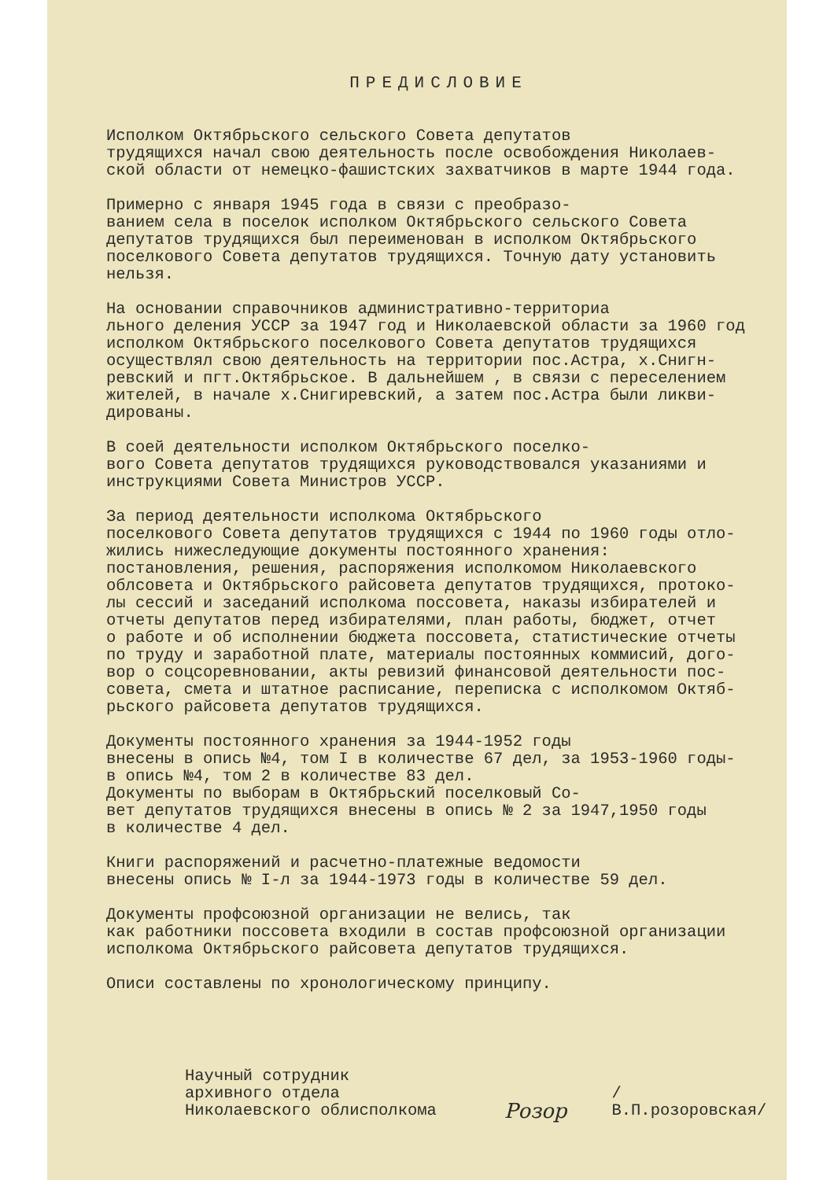ПРЕДИСЛОВИЕ
Исполком Октябрьского сельского Совета депутатов трудящихся начал свою деятельность после освобождения Николаев- ской области от немецко-фашистских захватчиков в марте 1944 года.
Примерно с января 1945 года в связи с преобразо- ванием села в поселок исполком Октябрьского сельского Совета депутатов трудящихся был переименован в исполком Октябрьского поселкового Совета депутатов трудящихся. Точную дату установить нельзя.
На основании справочников административно-территориа льного деления УССР за 1947 год и Николаевской области за 1960 год исполком Октябрьского поселкового Совета депутатов трудящихся осуществлял свою деятельность на территории пос.Астра, х.Снигн- ревский и пгт.Октябрьское. В дальнейшем , в связи с переселением жителей, в начале х.Снигиревский, а затем пос.Астра были ликви- дированы.
В соей деятельности исполком Октябрьского поселко- вого Совета депутатов трудящихся руководствовался указаниями и инструкциями Совета Министров УССР.
За период деятельности исполкома Октябрьского поселкового Совета депутатов трудящихся с 1944 по 1960 годы отло- жились нижеследующие документы постоянного хранения: постановления, решения, распоряжения исполкомом Николаевского облсовета и Октябрьского райсовета депутатов трудящихся, протоко- лы сессий и заседаний исполкома поссовета, наказы избирателей и отчеты депутатов перед избирателями, план работы, бюджет, отчет о работе и об исполнении бюджета поссовета, статистические отчеты по труду и заработной плате, материалы постоянных коммисий, дого- вор о соцсоревновании, акты ревизий финансовой деятельности пос- совета, смета и штатное расписание, переписка с исполкомом Октяб- рьского райсовета депутатов трудящихся.
Документы постоянного хранения за 1944-1952 годы внесены в опись №4, том I в количестве 67 дел, за 1953-1960 годы- в опись №4, том 2 в количестве 83 дел. Документы по выборам в Октябрьский поселковый Со- вет депутатов трудящихся внесены в опись № 2 за 1947,1950 годы в количестве 4 дел.
Книги распоряжений и расчетно-платежные ведомости внесены опись № I-л за 1944-1973 годы в количестве 59 дел.
Документы профсоюзной организации не велись, так как работники поссовета входили в состав профсоюзной организации исполкома Октябрьского райсовета депутатов трудящихся.
Описи составлены по хронологическому принципу.
Научный сотрудник
архивного отдела
Николаевского облисполкома
Розор
/В.П.розоровская/